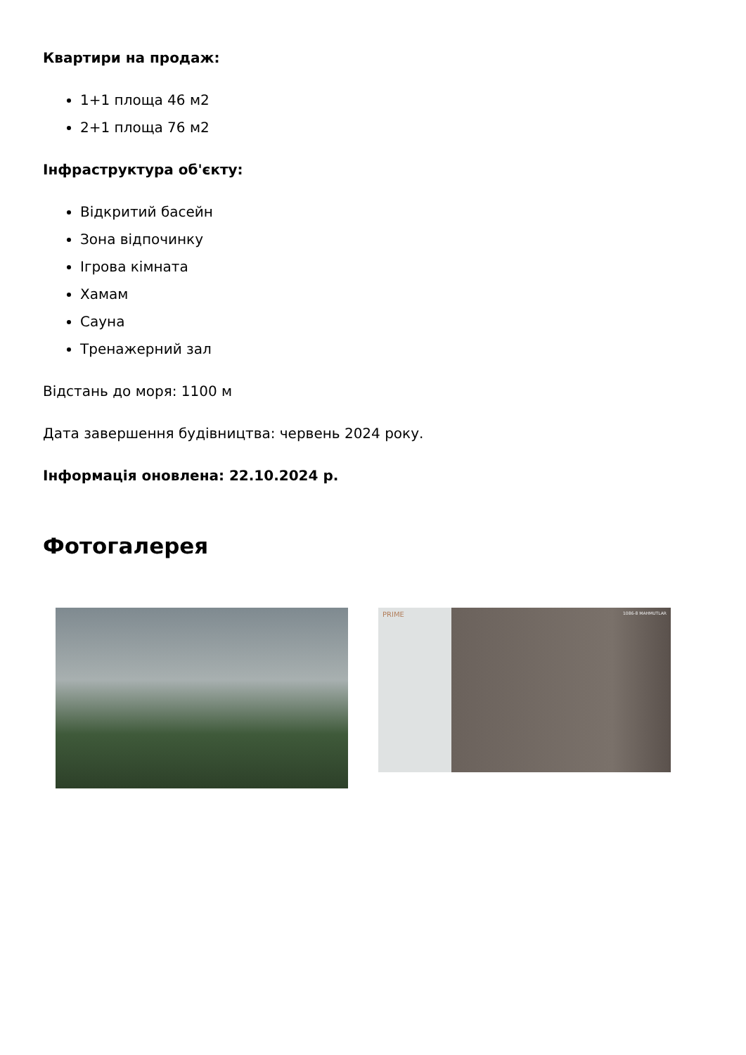Квартири на продаж:
1+1 площа 46 м2
2+1 площа 76 м2
Інфраструктура об'єкту:
Відкритий басейн
Зона відпочинку
Ігрова кімната
Хамам
Сауна
Тренажерний зал
Відстань до моря: 1100 м
Дата завершення будівництва: червень 2024 року.
Інформація оновлена: 22.10.2024 р.
Фотогалерея
PRIME
1086-8 MAHMUTLAR